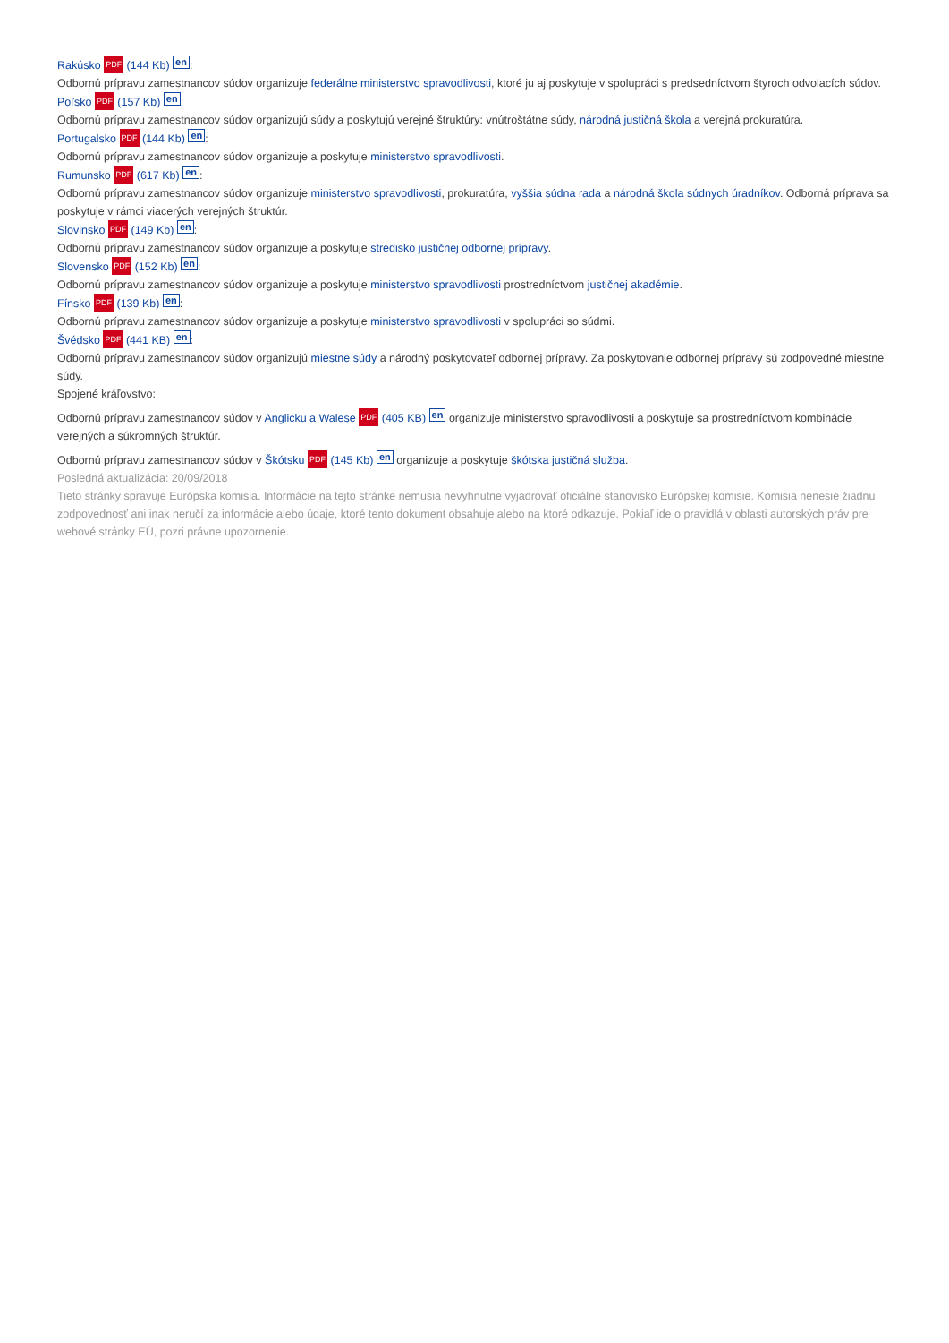Rakúsko PDF (144 Kb) en:
Odbornú prípravu zamestnancov súdov organizuje federálne ministerstvo spravodlivosti, ktoré ju aj poskytuje v spolupráci s predsedníctvom štyroch odvolacích súdov.
Poľsko PDF (157 Kb) en:
Odbornú prípravu zamestnancov súdov organizujú súdy a poskytujú verejné štruktúry: vnútroštátne súdy, národná justičná škola a verejná prokuratúra.
Portugalsko PDF (144 Kb) en:
Odbornú prípravu zamestnancov súdov organizuje a poskytuje ministerstvo spravodlivosti.
Rumunsko PDF (617 Kb) en:
Odbornú prípravu zamestnancov súdov organizuje ministerstvo spravodlivosti, prokuratúra, vyššia súdna rada a národná škola súdnych úradníkov. Odborná príprava sa poskytuje v rámci viacerých verejných štruktúr.
Slovinsko PDF (149 Kb) en:
Odbornú prípravu zamestnancov súdov organizuje a poskytuje stredisko justičnej odbornej prípravy.
Slovensko PDF (152 Kb) en:
Odbornú prípravu zamestnancov súdov organizuje a poskytuje ministerstvo spravodlivosti prostredníctvom justičnej akadémie.
Fínsko PDF (139 Kb) en:
Odbornú prípravu zamestnancov súdov organizuje a poskytuje ministerstvo spravodlivosti v spolupráci so súdmi.
Švédsko PDF (441 KB) en:
Odbornú prípravu zamestnancov súdov organizujú miestne súdy a národný poskytovateľ odbornej prípravy. Za poskytovanie odbornej prípravy sú zodpovedné miestne súdy.
Spojené kráľovstvo:
Odbornú prípravu zamestnancov súdov v Anglicku a Walese PDF (405 KB) en organizuje ministerstvo spravodlivosti a poskytuje sa prostredníctvom kombinácie verejných a súkromných štruktúr.
Odbornú prípravu zamestnancov súdov v Škótsku PDF (145 Kb) en organizuje a poskytuje škótska justičná služba.
Posledná aktualizácia: 20/09/2018
Tieto stránky spravuje Európska komisia. Informácie na tejto stránke nemusia nevyhnutne vyjadrovať oficiálne stanovisko Európskej komisie. Komisia nenesie žiadnu zodpovednosť ani inak neručí za informácie alebo údaje, ktoré tento dokument obsahuje alebo na ktoré odkazuje. Pokiaľ ide o pravidlá v oblasti autorských práv pre webové stránky EÚ, pozri právne upozornenie.